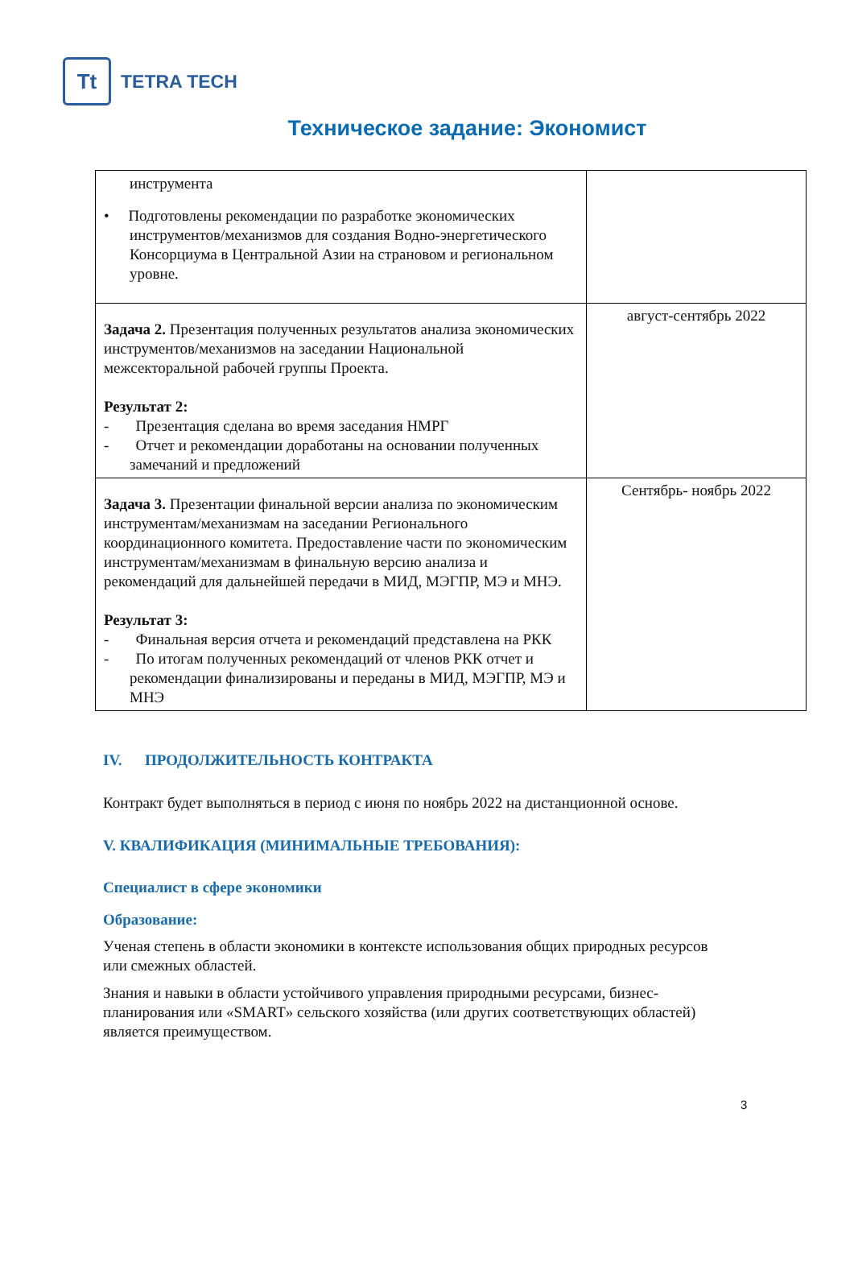Tt
TETRA TECH
Техническое задание: Экономист
| инструмента • Подготовлены рекомендации по разработке экономических инструментов/механизмов для создания Водно-энергетического Консорциума в Центральной Азии на страновом и региональном уровне. | |
| Задача 2. Презентация полученных результатов анализа экономических инструментов/механизмов на заседании Национальной межсекторальной рабочей группы Проекта. Результат 2: - Презентация сделана во время заседания НМРГ - Отчет и рекомендации доработаны на основании полученных замечаний и предложений | август-сентябрь 2022 |
| Задача 3. Презентации финальной версии анализа по экономическим инструментам/механизмам на заседании Регионального координационного комитета. Предоставление части по экономическим инструментам/механизмам в финальную версию анализа и рекомендаций для дальнейшей передачи в МИД, МЭГПР, МЭ и МНЭ. Результат 3: - Финальная версия отчета и рекомендаций представлена на РКК - По итогам полученных рекомендаций от членов РКК отчет и рекомендации финализированы и переданы в МИД, МЭГПР, МЭ и МНЭ | Сентябрь- ноябрь 2022 |
IV. ПРОДОЛЖИТЕЛЬНОСТЬ КОНТРАКТА
Контракт будет выполняться в период с июня по ноябрь 2022 на дистанционной основе.
V. КВАЛИФИКАЦИЯ (МИНИМАЛЬНЫЕ ТРЕБОВАНИЯ):
Специалист в сфере экономики
Образование:
Ученая степень в области экономики в контексте использования общих природных ресурсов или смежных областей.
Знания и навыки в области устойчивого управления природными ресурсами, бизнес-планирования или «SMART» сельского хозяйства (или других соответствующих областей) является преимуществом.
3